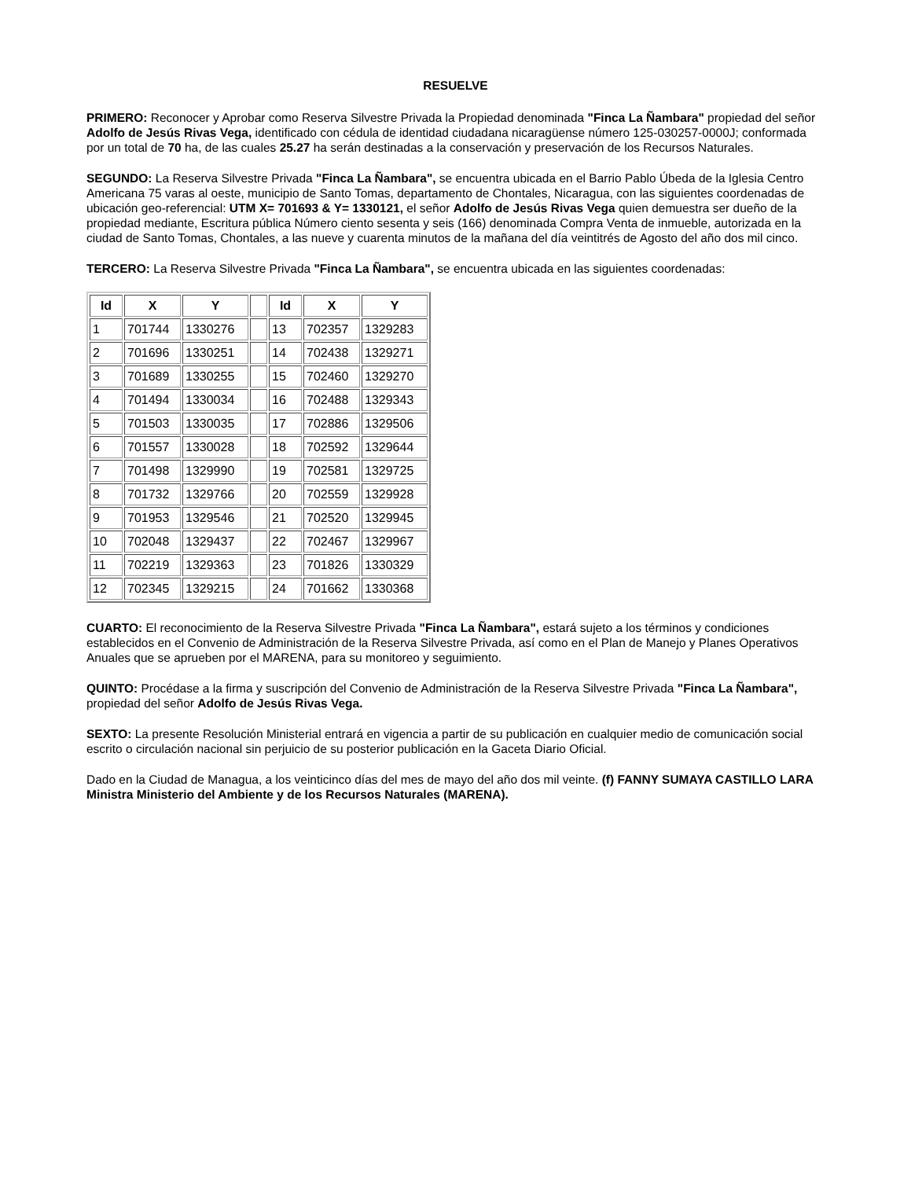RESUELVE
PRIMERO: Reconocer y Aprobar como Reserva Silvestre Privada la Propiedad denominada "Finca La Ñambara" propiedad del señor Adolfo de Jesús Rivas Vega, identificado con cédula de identidad ciudadana nicaragüense número 125-030257-0000J; conformada por un total de 70 ha, de las cuales 25.27 ha serán destinadas a la conservación y preservación de los Recursos Naturales.
SEGUNDO: La Reserva Silvestre Privada "Finca La Ñambara", se encuentra ubicada en el Barrio Pablo Úbeda de la Iglesia Centro Americana 75 varas al oeste, municipio de Santo Tomas, departamento de Chontales, Nicaragua, con las siguientes coordenadas de ubicación geo-referencial: UTM X= 701693 & Y= 1330121, el señor Adolfo de Jesús Rivas Vega quien demuestra ser dueño de la propiedad mediante, Escritura pública Número ciento sesenta y seis (166) denominada Compra Venta de inmueble, autorizada en la ciudad de Santo Tomas, Chontales, a las nueve y cuarenta minutos de la mañana del día veintitrés de Agosto del año dos mil cinco.
TERCERO: La Reserva Silvestre Privada "Finca La Ñambara", se encuentra ubicada en las siguientes coordenadas:
| Id | X | Y | | Id | X | Y |
| 1 | 701744 | 1330276 | | 13 | 702357 | 1329283 |
| 2 | 701696 | 1330251 | | 14 | 702438 | 1329271 |
| 3 | 701689 | 1330255 | | 15 | 702460 | 1329270 |
| 4 | 701494 | 1330034 | | 16 | 702488 | 1329343 |
| 5 | 701503 | 1330035 | | 17 | 702886 | 1329506 |
| 6 | 701557 | 1330028 | | 18 | 702592 | 1329644 |
| 7 | 701498 | 1329990 | | 19 | 702581 | 1329725 |
| 8 | 701732 | 1329766 | | 20 | 702559 | 1329928 |
| 9 | 701953 | 1329546 | | 21 | 702520 | 1329945 |
| 10 | 702048 | 1329437 | | 22 | 702467 | 1329967 |
| 11 | 702219 | 1329363 | | 23 | 701826 | 1330329 |
| 12 | 702345 | 1329215 | | 24 | 701662 | 1330368 |
CUARTO: El reconocimiento de la Reserva Silvestre Privada "Finca La Ñambara", estará sujeto a los términos y condiciones establecidos en el Convenio de Administración de la Reserva Silvestre Privada, así como en el Plan de Manejo y Planes Operativos Anuales que se aprueben por el MARENA, para su monitoreo y seguimiento.
QUINTO: Procédase a la firma y suscripción del Convenio de Administración de la Reserva Silvestre Privada "Finca La Ñambara", propiedad del señor Adolfo de Jesús Rivas Vega.
SEXTO: La presente Resolución Ministerial entrará en vigencia a partir de su publicación en cualquier medio de comunicación social escrito o circulación nacional sin perjuicio de su posterior publicación en la Gaceta Diario Oficial.
Dado en la Ciudad de Managua, a los veinticinco días del mes de mayo del año dos mil veinte. (f) FANNY SUMAYA CASTILLO LARA Ministra Ministerio del Ambiente y de los Recursos Naturales (MARENA).